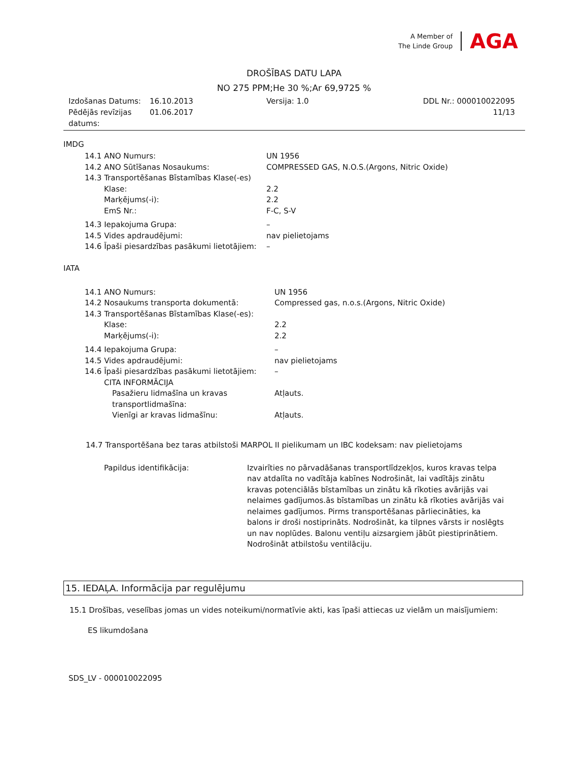A Member of
The Linde Group
AGA
DROŠĪBAS DATU LAPA
NO 275 PPM;He 30 %;Ar 69,9725 %
| Izdošanas Datums: Pēdējās revīzijas datums: | 16.10.2013 01.06.2017 | Versija: 1.0 | DDL Nr.: 000010022095 11/13 |
IMDG
| 14.1 ANO Numurs: | UN 1956 |
| 14.2 ANO Sūtīšanas Nosaukums: | COMPRESSED GAS, N.O.S.(Argons, Nitric Oxide) |
| 14.3 Transportēšanas Bīstamības Klase(-es) | |
| Klase: | 2.2 |
| Marķējums(-i): | 2.2 |
| EmS Nr.: | F-C, S-V |
| 14.3 Iepakojuma Grupa: | – |
| 14.5 Vides apdraudējumi: | nav pielietojams |
| 14.6 Īpaši piesardzības pasākumi lietotājiem: | – |
IATA
| 14.1 ANO Numurs: | UN 1956 |
| 14.2 Nosaukums transporta dokumentā: | Compressed gas, n.o.s.(Argons, Nitric Oxide) |
| 14.3 Transportēšanas Bīstamības Klase(-es): | |
| Klase: | 2.2 |
| Marķējums(-i): | 2.2 |
| 14.4 Iepakojuma Grupa: | – |
| 14.5 Vides apdraudējumi: | nav pielietojams |
| 14.6 Īpaši piesardzības pasākumi lietotājiem: | – |
| CITA INFORMĀCIJA | |
| Pasažieru lidmašīna un kravas transportlidmašīna: | Atļauts. |
| Vienīgi ar kravas lidmašīnu: | Atļauts. |
14.7 Transportēšana bez taras atbilstoši MARPOL II pielikumam un IBC kodeksam: nav pielietojams
| Papildus identifikācija: | Izvairīties no pārvadāšanas transportlīdzekļos, kuros kravas telpa nav atdalīta no vadītāja kabīnes Nodrošināt, lai vadītājs zinātu kravas potenciālās bīstamības un zinātu kā rīkoties avārijās vai nelaimes gadījumos.ās bīstamības un zinātu kā rīkoties avārijās vai nelaimes gadījumos. Pirms transportēšanas pārliecināties, ka balons ir droši nostiprināts. Nodrošināt, ka tilpnes vārsts ir noslēgts un nav noplūdes. Balonu ventiļu aizsargiem jābūt piestiprinātiem. Nodrošināt atbilstošu ventilāciju. |
15. IEDAĻA. Informācija par regulējumu
15.1 Drošības, veselības jomas un vides noteikumi/normatīvie akti, kas īpaši attiecas uz vielām un maisījumiem:
ES likumdošana
SDS_LV - 000010022095